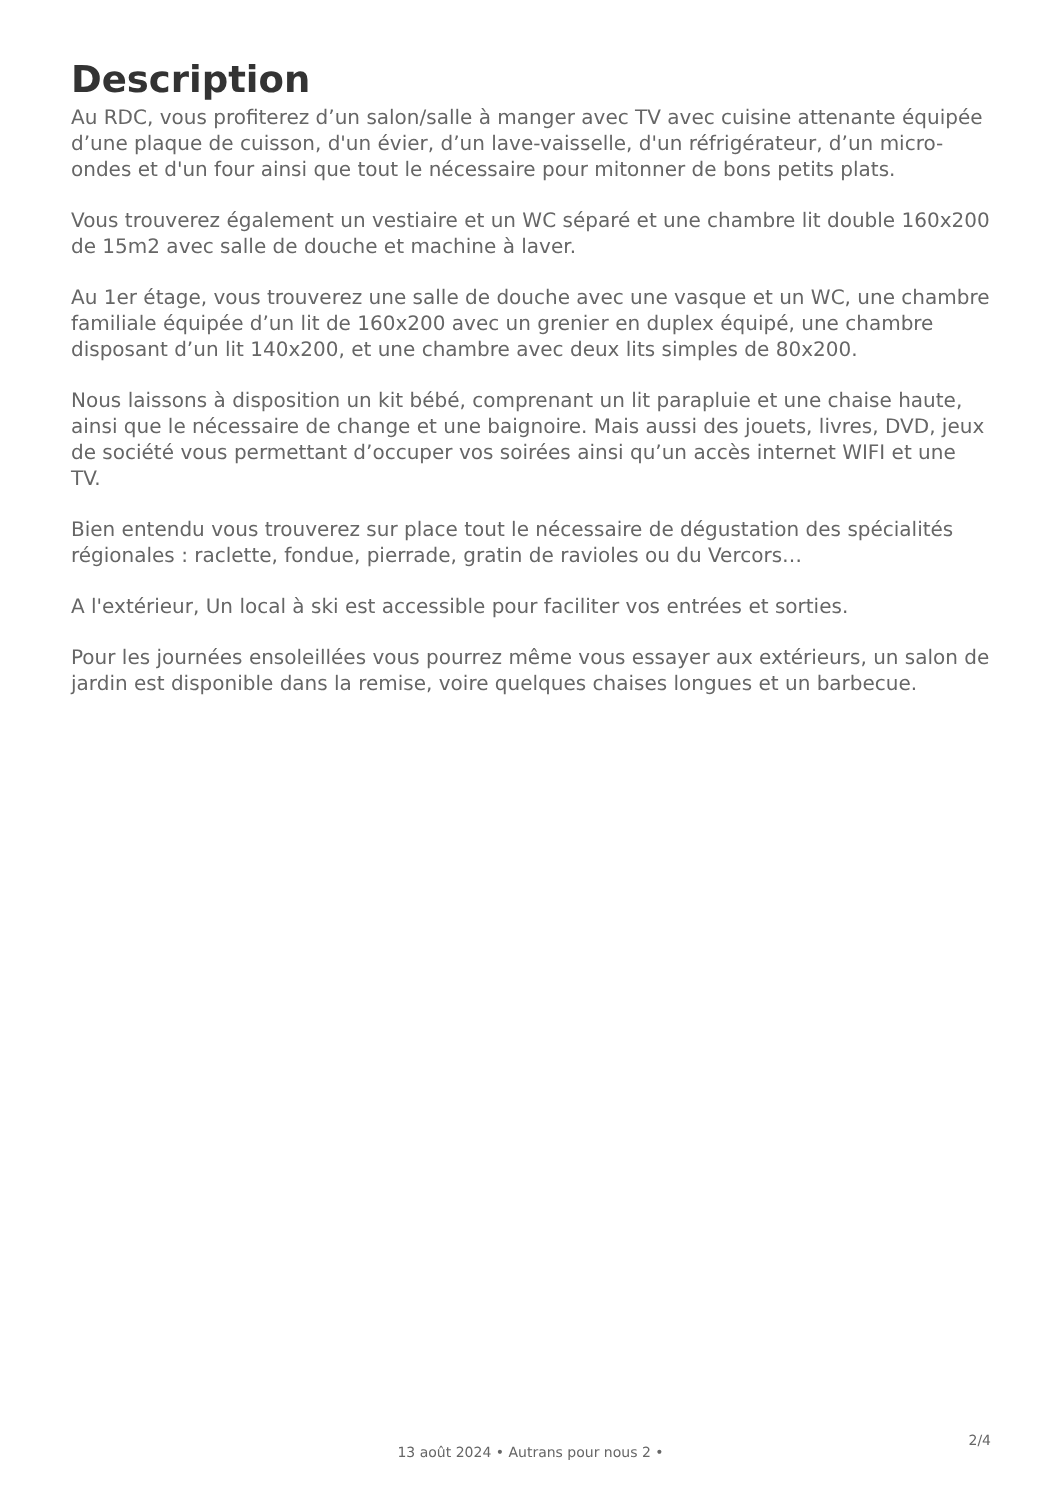Description
Au RDC, vous profiterez d’un salon/salle à manger avec TV avec cuisine attenante équipée d’une plaque de cuisson, d'un évier, d’un lave-vaisselle, d'un réfrigérateur, d’un micro-ondes et d'un four ainsi que tout le nécessaire pour mitonner de bons petits plats.
Vous trouverez également un vestiaire et un WC séparé et une chambre lit double 160x200 de 15m2 avec salle de douche et machine à laver.
Au 1er étage, vous trouverez une salle de douche avec une vasque et un WC, une chambre familiale équipée d’un lit de 160x200 avec un grenier en duplex équipé, une chambre disposant d’un lit 140x200, et une chambre avec deux lits simples de 80x200.
Nous laissons à disposition un kit bébé, comprenant un lit parapluie et une chaise haute, ainsi que le nécessaire de change et une baignoire. Mais aussi des jouets, livres, DVD, jeux de société vous permettant d’occuper vos soirées ainsi qu’un accès internet WIFI et une TV.
Bien entendu vous trouverez sur place tout le nécessaire de dégustation des spécialités régionales : raclette, fondue, pierrade, gratin de ravioles ou du Vercors…
A l'extérieur, Un local à ski est accessible pour faciliter vos entrées et sorties.
Pour les journées ensoleillées vous pourrez même vous essayer aux extérieurs, un salon de jardin est disponible dans la remise, voire quelques chaises longues et un barbecue.
13 août 2024 • Autrans pour nous 2 •
2/4